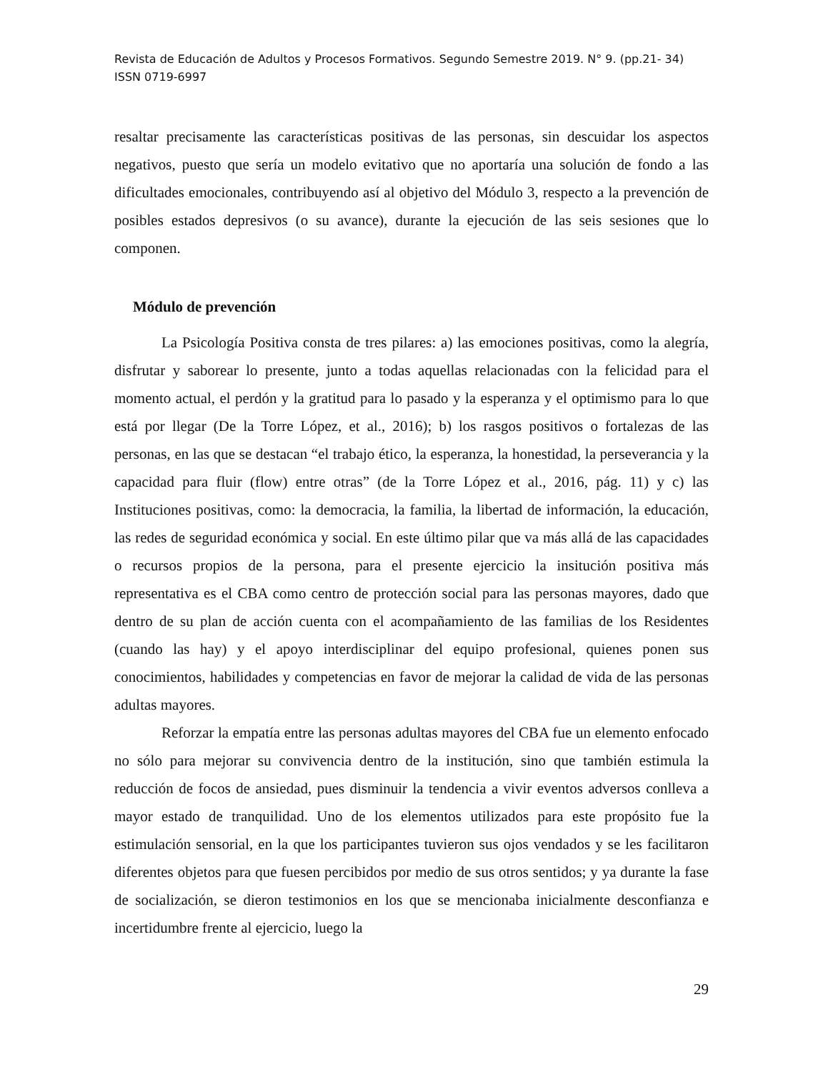Revista de Educación de Adultos y Procesos Formativos. Segundo Semestre 2019. N° 9. (pp.21- 34)
ISSN 0719-6997
resaltar precisamente las características positivas de las personas, sin descuidar los aspectos negativos, puesto que sería un modelo evitativo que no aportaría una solución de fondo a las dificultades emocionales, contribuyendo así al objetivo del Módulo 3, respecto a la prevención de posibles estados depresivos (o su avance), durante la ejecución de las seis sesiones que lo componen.
Módulo de prevención
La Psicología Positiva consta de tres pilares: a) las emociones positivas, como la alegría, disfrutar y saborear lo presente, junto a todas aquellas relacionadas con la felicidad para el momento actual, el perdón y la gratitud para lo pasado y la esperanza y el optimismo para lo que está por llegar (De la Torre López, et al., 2016); b) los rasgos positivos o fortalezas de las personas, en las que se destacan “el trabajo ético, la esperanza, la honestidad, la perseverancia y la capacidad para fluir (flow) entre otras” (de la Torre López et al., 2016, pág. 11) y c) las Instituciones positivas, como: la democracia, la familia, la libertad de información, la educación, las redes de seguridad económica y social. En este último pilar que va más allá de las capacidades o recursos propios de la persona, para el presente ejercicio la insitución positiva más representativa es el CBA como centro de protección social para las personas mayores, dado que dentro de su plan de acción cuenta con el acompañamiento de las familias de los Residentes (cuando las hay) y el apoyo interdisciplinar del equipo profesional, quienes ponen sus conocimientos, habilidades y competencias en favor de mejorar la calidad de vida de las personas adultas mayores.
Reforzar la empatía entre las personas adultas mayores del CBA fue un elemento enfocado no sólo para mejorar su convivencia dentro de la institución, sino que también estimula la reducción de focos de ansiedad, pues disminuir la tendencia a vivir eventos adversos conlleva a mayor estado de tranquilidad. Uno de los elementos utilizados para este propósito fue la estimulación sensorial, en la que los participantes tuvieron sus ojos vendados y se les facilitaron diferentes objetos para que fuesen percibidos por medio de sus otros sentidos; y ya durante la fase de socialización, se dieron testimonios en los que se mencionaba inicialmente desconfianza e incertidumbre frente al ejercicio, luego la
29